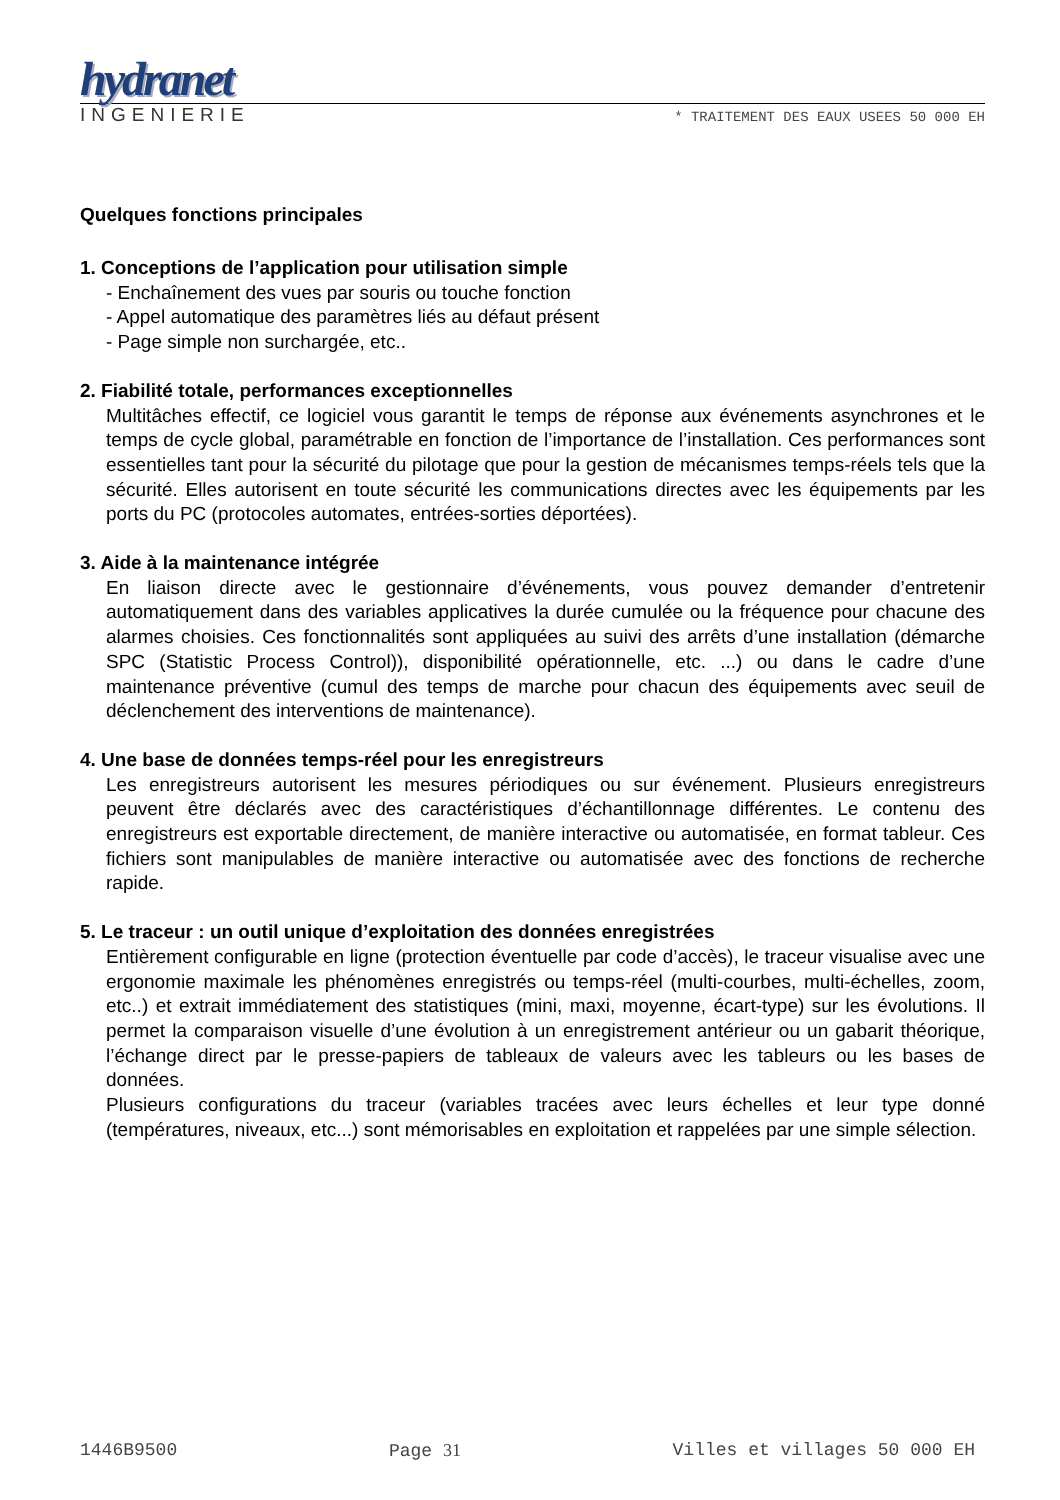hydranet
INGENIERIE * TRAITEMENT DES EAUX USEES 50 000 EH
Quelques fonctions principales
1. Conceptions de l’application pour utilisation simple
- Enchaînement des vues par souris ou touche fonction
- Appel automatique des paramètres liés au défaut présent
- Page simple non surchargée, etc..
2. Fiabilité totale, performances exceptionnelles
Multitâches effectif, ce logiciel vous garantit le temps de réponse aux événements asynchrones et le temps de cycle global, paramétrable en fonction de l’importance de l’installation. Ces performances sont essentielles tant pour la sécurité du pilotage que pour la gestion de mécanismes temps-réels tels que la sécurité. Elles autorisent en toute sécurité les communications directes avec les équipements par les ports du PC (protocoles automates, entrées-sorties déportées).
3. Aide à la maintenance intégrée
En liaison directe avec le gestionnaire d’événements, vous pouvez demander d’entretenir automatiquement dans des variables applicatives la durée cumulée ou la fréquence pour chacune des alarmes choisies. Ces fonctionnalités sont appliquées au suivi des arrêts d’une installation (démarche SPC (Statistic Process Control)), disponibilité opérationnelle, etc. ...) ou dans le cadre d’une maintenance préventive (cumul des temps de marche pour chacun des équipements avec seuil de déclenchement des interventions de maintenance).
4. Une base de données temps-réel pour les enregistreurs
Les enregistreurs autorisent les mesures périodiques ou sur événement. Plusieurs enregistreurs peuvent être déclarés avec des caractéristiques d’échantillonnage différentes. Le contenu des enregistreurs est exportable directement, de manière interactive ou automatisée, en format tableur. Ces fichiers sont manipulables de manière interactive ou automatisée avec des fonctions de recherche rapide.
5. Le traceur : un outil unique d’exploitation des données enregistrées
Entièrement configurable en ligne (protection éventuelle par code d’accès), le traceur visualise avec une ergonomie maximale les phénomènes enregistrés ou temps-réel (multi-courbes, multi-échelles, zoom, etc..) et extrait immédiatement des statistiques (mini, maxi, moyenne, écart-type) sur les évolutions. Il permet la comparaison visuelle d’une évolution à un enregistrement antérieur ou un gabarit théorique, l’échange direct par le presse-papiers de tableaux de valeurs avec les tableurs ou les bases de données.
Plusieurs configurations du traceur (variables tracées avec leurs échelles et leur type donné (températures, niveaux, etc...) sont mémorisables en exploitation et rappelées par une simple sélection.
1446B9500 Page 31 Villes et villages 50 000 EH